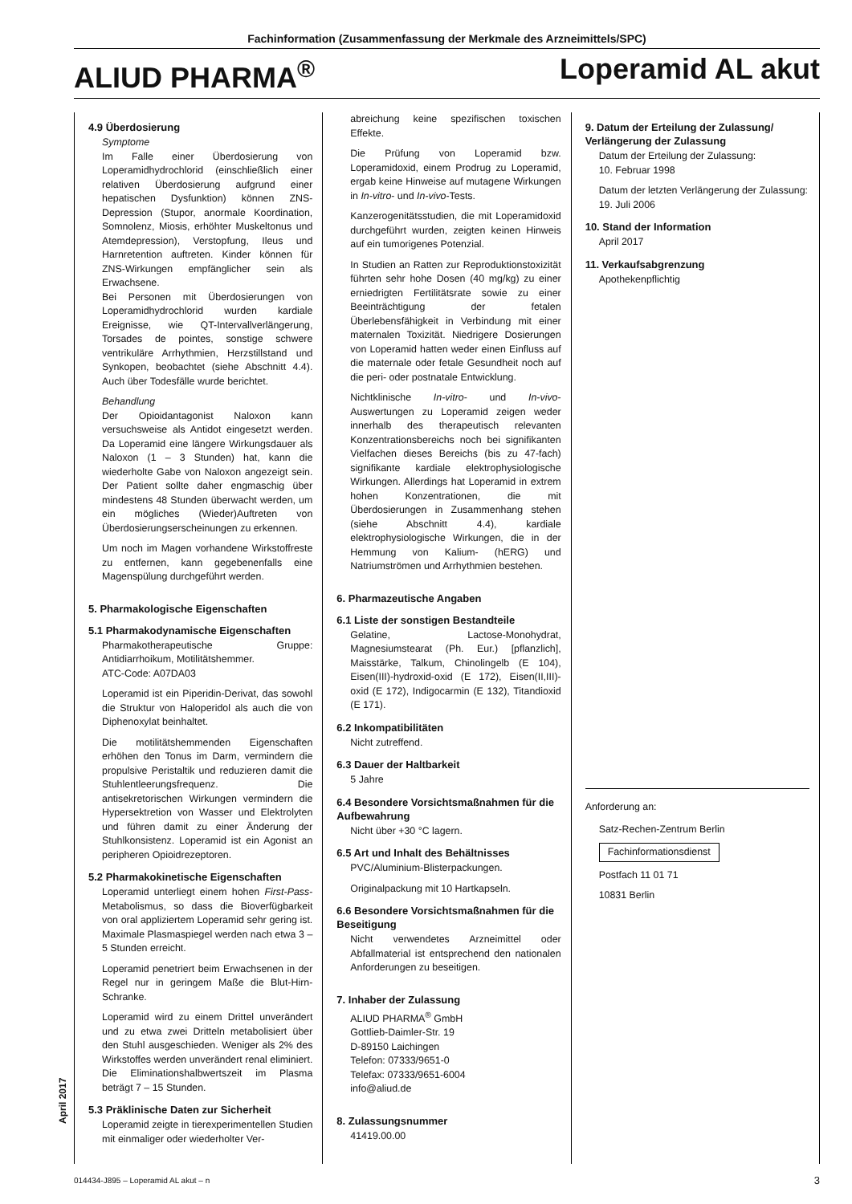Fachinformation (Zusammenfassung der Merkmale des Arzneimittels/SPC)
ALIUD PHARMA<sup>®</sup> Loperamid AL akut
4.9 Überdosierung
Symptome
Im Falle einer Überdosierung von Loperamidhydrochlorid (einschließlich einer relativen Überdosierung aufgrund einer hepatischen Dysfunktion) können ZNS-Depression (Stupor, anormale Koordination, Somnolenz, Miosis, erhöhter Muskeltonus und Atemdepression), Verstopfung, Ileus und Harnretention auftreten. Kinder können für ZNS-Wirkungen empfänglicher sein als Erwachsene.
Bei Personen mit Überdosierungen von Loperamidhydrochlorid wurden kardiale Ereignisse, wie QT-Intervallverlängerung, Torsades de pointes, sonstige schwere ventrikuläre Arrhythmien, Herzstillstand und Synkopen, beobachtet (siehe Abschnitt 4.4). Auch über Todesfälle wurde berichtet.
Behandlung
Der Opioidantagonist Naloxon kann versuchsweise als Antidot eingesetzt werden. Da Loperamid eine längere Wirkungsdauer als Naloxon (1 – 3 Stunden) hat, kann die wiederholte Gabe von Naloxon angezeigt sein. Der Patient sollte daher engmaschig über mindestens 48 Stunden überwacht werden, um ein mögliches (Wieder)Auftreten von Überdosierungserscheinungen zu erkennen.
Um noch im Magen vorhandene Wirkstoffreste zu entfernen, kann gegebenenfalls eine Magenspülung durchgeführt werden.
5. Pharmakologische Eigenschaften
5.1 Pharmakodynamische Eigenschaften
Pharmakotherapeutische Gruppe: Antidiarrhoikum, Motilitätshemmer.
ATC-Code: A07DA03
Loperamid ist ein Piperidin-Derivat, das sowohl die Struktur von Haloperidol als auch die von Diphenoxylat beinhaltet.
Die motilitätshemmenden Eigenschaften erhöhen den Tonus im Darm, vermindern die propulsive Peristaltik und reduzieren damit die Stuhlentleerungsfrequenz. Die antisekretorischen Wirkungen vermindern die Hypersektretion von Wasser und Elektrolyten und führen damit zu einer Änderung der Stuhlkonsistenz. Loperamid ist ein Agonist an peripheren Opioidrezeptoren.
5.2 Pharmakokinetische Eigenschaften
Loperamid unterliegt einem hohen First-Pass-Metabolismus, so dass die Bioverfügbarkeit von oral appliziertem Loperamid sehr gering ist. Maximale Plasmaspiegel werden nach etwa 3 – 5 Stunden erreicht.
Loperamid penetriert beim Erwachsenen in der Regel nur in geringem Maße die Blut-Hirn-Schranke.
Loperamid wird zu einem Drittel unverändert und zu etwa zwei Dritteln metabolisiert über den Stuhl ausgeschieden. Weniger als 2% des Wirkstoffes werden unverändert renal eliminiert. Die Eliminationshalbwertszeit im Plasma beträgt 7 – 15 Stunden.
5.3 Präklinische Daten zur Sicherheit
Loperamid zeigte in tierexperimentellen Studien mit einmaliger oder wiederholter Ver-
abreichung keine spezifischen toxischen Effekte.
Die Prüfung von Loperamid bzw. Loperamidoxid, einem Prodrug zu Loperamid, ergab keine Hinweise auf mutagene Wirkungen in In-vitro- und In-vivo-Tests.
Kanzerogenitätsstudien, die mit Loperamidoxid durchgeführt wurden, zeigten keinen Hinweis auf ein tumorigenes Potenzial.
In Studien an Ratten zur Reproduktionstoxizität führten sehr hohe Dosen (40 mg/kg) zu einer erniedrigten Fertilitätsrate sowie zu einer Beeinträchtigung der fetalen Überlebensfähigkeit in Verbindung mit einer maternalen Toxizität. Niedrigere Dosierungen von Loperamid hatten weder einen Einfluss auf die maternale oder fetale Gesundheit noch auf die peri- oder postnatale Entwicklung.
Nichtklinische In-vitro- und In-vivo-Auswertungen zu Loperamid zeigen weder innerhalb des therapeutisch relevanten Konzentrationsbereichs noch bei signifikanten Vielfachen dieses Bereichs (bis zu 47-fach) signifikante kardiale elektrophysiologische Wirkungen. Allerdings hat Loperamid in extrem hohen Konzentrationen, die mit Überdosierungen in Zusammenhang stehen (siehe Abschnitt 4.4), kardiale elektrophysiologische Wirkungen, die in der Hemmung von Kalium- (hERG) und Natriumströmen und Arrhythmien bestehen.
6. Pharmazeutische Angaben
6.1 Liste der sonstigen Bestandteile
Gelatine, Lactose-Monohydrat, Magnesiumstearat (Ph. Eur.) [pflanzlich], Maisstärke, Talkum, Chinolingelb (E 104), Eisen(III)-hydroxid-oxid (E 172), Eisen(II,III)-oxid (E 172), Indigocarmin (E 132), Titandioxid (E 171).
6.2 Inkompatibilitäten
Nicht zutreffend.
6.3 Dauer der Haltbarkeit
5 Jahre
6.4 Besondere Vorsichtsmaßnahmen für die Aufbewahrung
Nicht über +30 °C lagern.
6.5 Art und Inhalt des Behältnisses
PVC/Aluminium-Blisterpackungen.
Originalpackung mit 10 Hartkapseln.
6.6 Besondere Vorsichtsmaßnahmen für die Beseitigung
Nicht verwendetes Arzneimittel oder Abfallmaterial ist entsprechend den nationalen Anforderungen zu beseitigen.
7. Inhaber der Zulassung
ALIUD PHARMA<sup>®</sup> GmbH
Gottlieb-Daimler-Str. 19
D-89150 Laichingen
Telefon: 07333/9651-0
Telefax: 07333/9651-6004
info@aliud.de
8. Zulassungsnummer
41419.00.00
9. Datum der Erteilung der Zulassung/ Verlängerung der Zulassung
Datum der Erteilung der Zulassung:
10. Februar 1998
Datum der letzten Verlängerung der Zulassung:
19. Juli 2006
10. Stand der Information
April 2017
11. Verkaufsabgrenzung
Apothekenpflichtig
Anforderung an:
Satz-Rechen-Zentrum Berlin
Fachinformationsdienst
Postfach 11 01 71
10831 Berlin
April 2017
014434-J895 – Loperamid AL akut – n 3